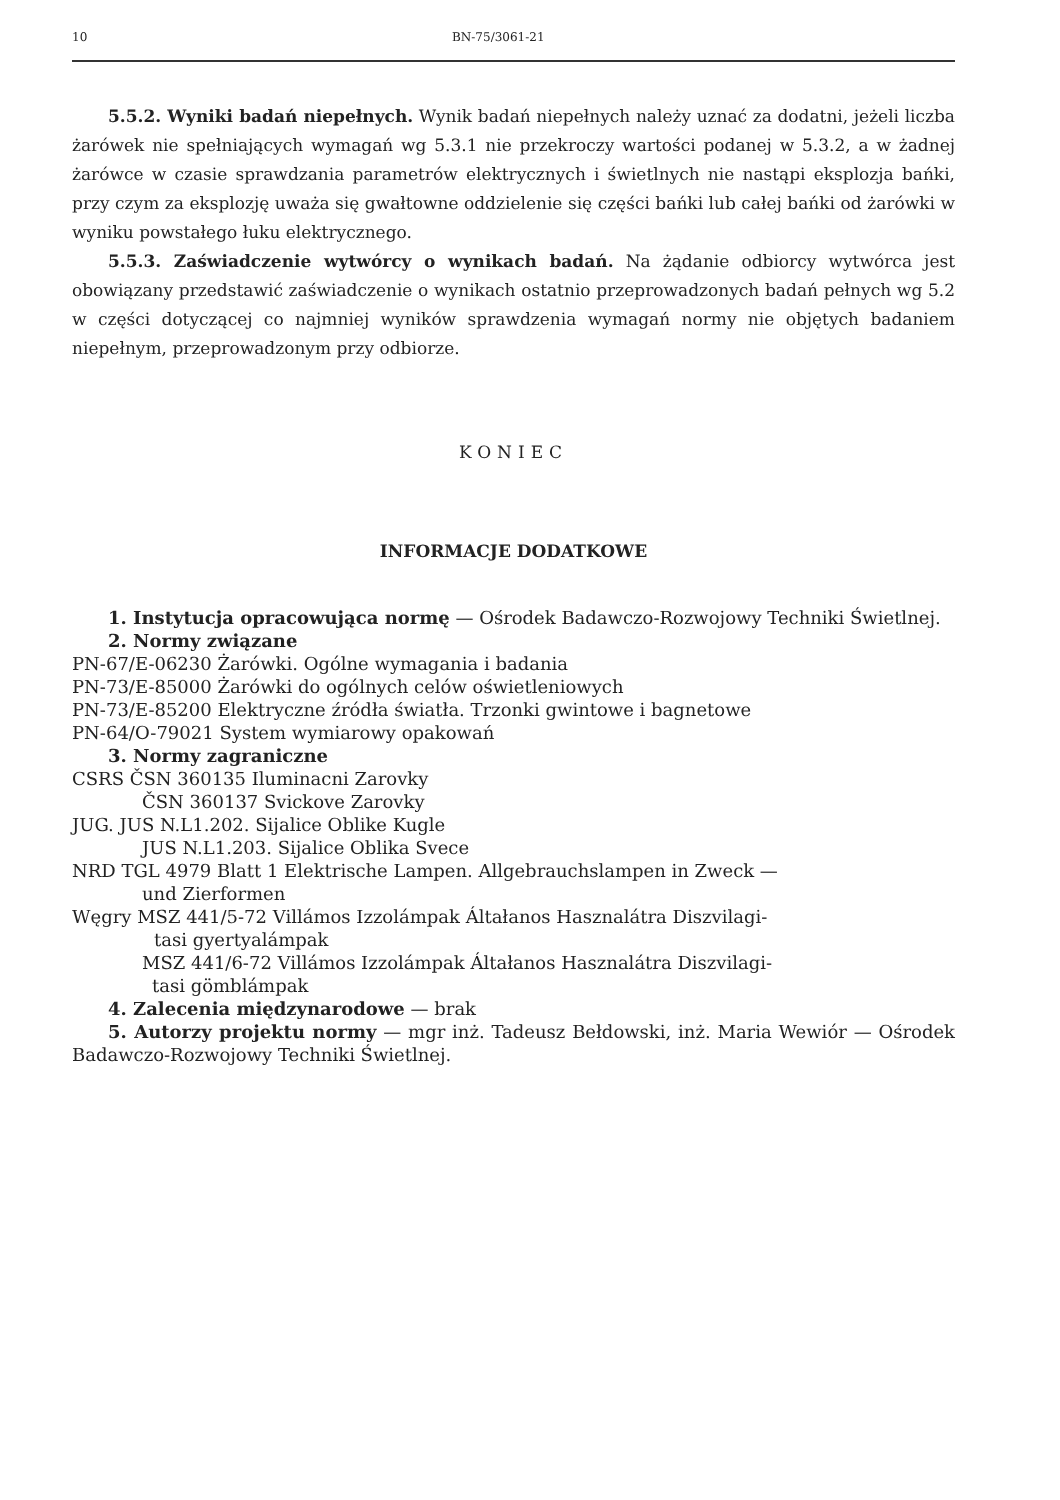10 BN-75/3061-21
5.5.2. Wyniki badań niepełnych. Wynik badań niepełnych należy uznać za dodatni, jeżeli liczba żarówek nie spełniających wymagań wg 5.3.1 nie przekroczy wartości podanej w 5.3.2, a w żadnej żarówce w czasie sprawdzania parametrów elektrycznych i świetlnych nie nastąpi eksplozja bańki, przy czym za eksplozję uważa się gwałtowne oddzielenie się części bańki lub całej bańki od żarówki w wyniku powstałego łuku elektrycznego.
5.5.3. Zaświadczenie wytwórcy o wynikach badań. Na żądanie odbiorcy wytwórca jest obowiązany przedstawić zaświadczenie o wynikach ostatnio przeprowadzonych badań pełnych wg 5.2 w części dotyczącej co najmniej wyników sprawdzenia wymagań normy nie objętych badaniem niepełnym, przeprowadzonym przy odbiorze.
KONIEC
INFORMACJE DODATKOWE
1. Instytucja opracowująca normę — Ośrodek Badawczo-Rozwojowy Techniki Świetlnej.
2. Normy związane
PN-67/E-06230 Żarówki. Ogólne wymagania i badania
PN-73/E-85000 Żarówki do ogólnych celów oświetleniowych
PN-73/E-85200 Elektryczne źródła światła. Trzonki gwintowe i bagnetowe
PN-64/O-79021 System wymiarowy opakowań
3. Normy zagraniczne
CSRS ČSN 360135 Iluminacni Zarovky
ČSN 360137 Svickove Zarovky
JUG. JUS N.L1.202. Sijalice Oblike Kugle
JUS N.L1.203. Sijalice Oblika Svece
NRD TGL 4979 Blatt 1 Elektrische Lampen. Allgebrauchslampen in Zweck —
und Zierformen
Węgry MSZ 441/5-72 Villámos Izzolámpak Áltałanos Hasznalátra Diszvilagi-
tasi gyertyalámpak
MSZ 441/6-72 Villámos Izzolámpak Áltałanos Hasznalátra Diszvilagi-
tasi gömblámpak
4. Zalecenia międzynarodowe — brak
5. Autorzy projektu normy — mgr inż. Tadeusz Bełdowski, inż. Maria Wewiór — Ośrodek Badawczo-Rozwojowy Techniki Świetlnej.